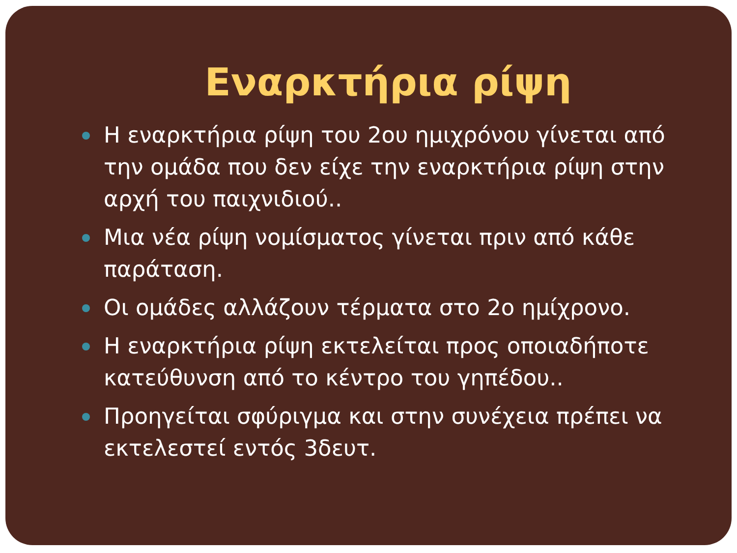Εναρκτήρια ρίψη
Η εναρκτήρια ρίψη του 2ου ημιχρόνου γίνεται από την ομάδα που δεν είχε την εναρκτήρια ρίψη στην αρχή του παιχνιδιού..
Μια νέα ρίψη νομίσματος γίνεται πριν από κάθε παράταση.
Οι ομάδες αλλάζουν τέρματα στο 2ο ημίχρονο.
Η εναρκτήρια ρίψη εκτελείται προς οποιαδήποτε κατεύθυνση από το κέντρο του γηπέδου..
Προηγείται σφύριγμα και στην συνέχεια πρέπει να εκτελεστεί εντός 3δευτ.